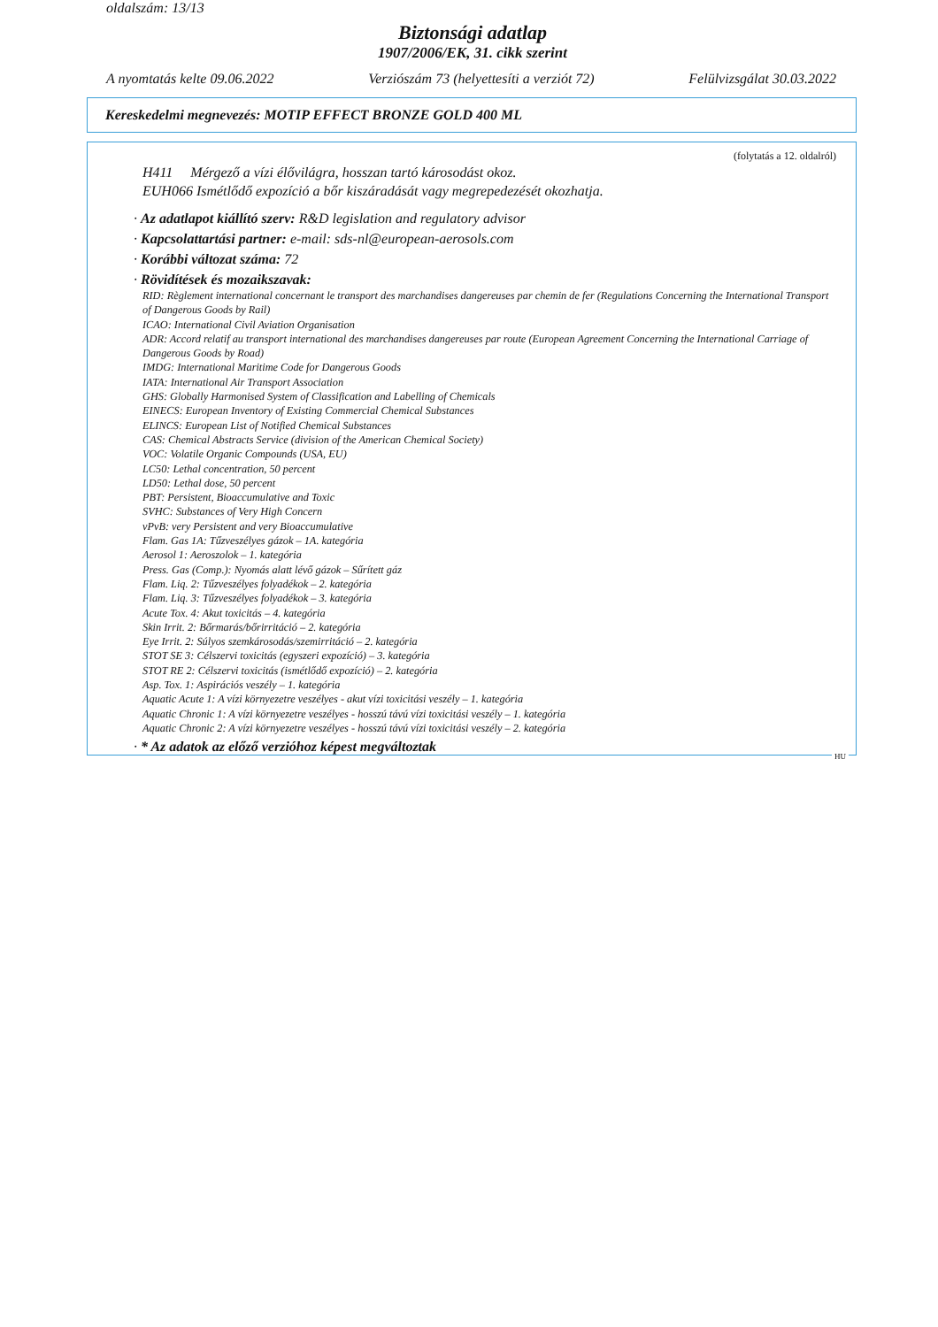oldalszám: 13/13
Biztonsági adatlap
1907/2006/EK, 31. cikk szerint
A nyomtatás kelte 09.06.2022 Verziószám 73 (helyettesíti a verziót 72) Felülvizsgálat 30.03.2022
Kereskedelmi megnevezés: MOTIP EFFECT BRONZE GOLD 400 ML
(folytatás a 12. oldalról)
H411 Mérgező a vízi élővilágra, hosszan tartó károsodást okoz.
EUH066 Ismétlődő expozíció a bőr kiszáradását vagy megrepedezését okozhatja.
· Az adatlapot kiállító szerv: R&D legislation and regulatory advisor
· Kapcsolattartási partner: e-mail: sds-nl@european-aerosols.com
· Korábbi változat száma: 72
· Rövidítések és mozaikszavak:
RID: Règlement international concernant le transport des marchandises dangereuses par chemin de fer (Regulations Concerning the International Transport of Dangerous Goods by Rail)
ICAO: International Civil Aviation Organisation
ADR: Accord relatif au transport international des marchandises dangereuses par route (European Agreement Concerning the International Carriage of Dangerous Goods by Road)
IMDG: International Maritime Code for Dangerous Goods
IATA: International Air Transport Association
GHS: Globally Harmonised System of Classification and Labelling of Chemicals
EINECS: European Inventory of Existing Commercial Chemical Substances
ELINCS: European List of Notified Chemical Substances
CAS: Chemical Abstracts Service (division of the American Chemical Society)
VOC: Volatile Organic Compounds (USA, EU)
LC50: Lethal concentration, 50 percent
LD50: Lethal dose, 50 percent
PBT: Persistent, Bioaccumulative and Toxic
SVHC: Substances of Very High Concern
vPvB: very Persistent and very Bioaccumulative
Flam. Gas 1A: Tűzveszélyes gázok – 1A. kategória
Aerosol 1: Aeroszolok – 1. kategória
Press. Gas (Comp.): Nyomás alatt lévő gázok – Sűrített gáz
Flam. Liq. 2: Tűzveszélyes folyadékok – 2. kategória
Flam. Liq. 3: Tűzveszélyes folyadékok – 3. kategória
Acute Tox. 4: Akut toxicitás – 4. kategória
Skin Irrit. 2: Bőrmarás/bőrirritáció – 2. kategória
Eye Irrit. 2: Súlyos szemkárosodás/szemirritáció – 2. kategória
STOT SE 3: Célszervi toxicitás (egyszeri expozíció) – 3. kategória
STOT RE 2: Célszervi toxicitás (ismétlődő expozíció) – 2. kategória
Asp. Tox. 1: Aspirációs veszély – 1. kategória
Aquatic Acute 1: A vízi környezetre veszélyes - akut vízi toxicitási veszély – 1. kategória
Aquatic Chronic 1: A vízi környezetre veszélyes - hosszú távú vízi toxicitási veszély – 1. kategória
Aquatic Chronic 2: A vízi környezetre veszélyes - hosszú távú vízi toxicitási veszély – 2. kategória
· * Az adatok az előző verzióhoz képest megváltoztak
HU